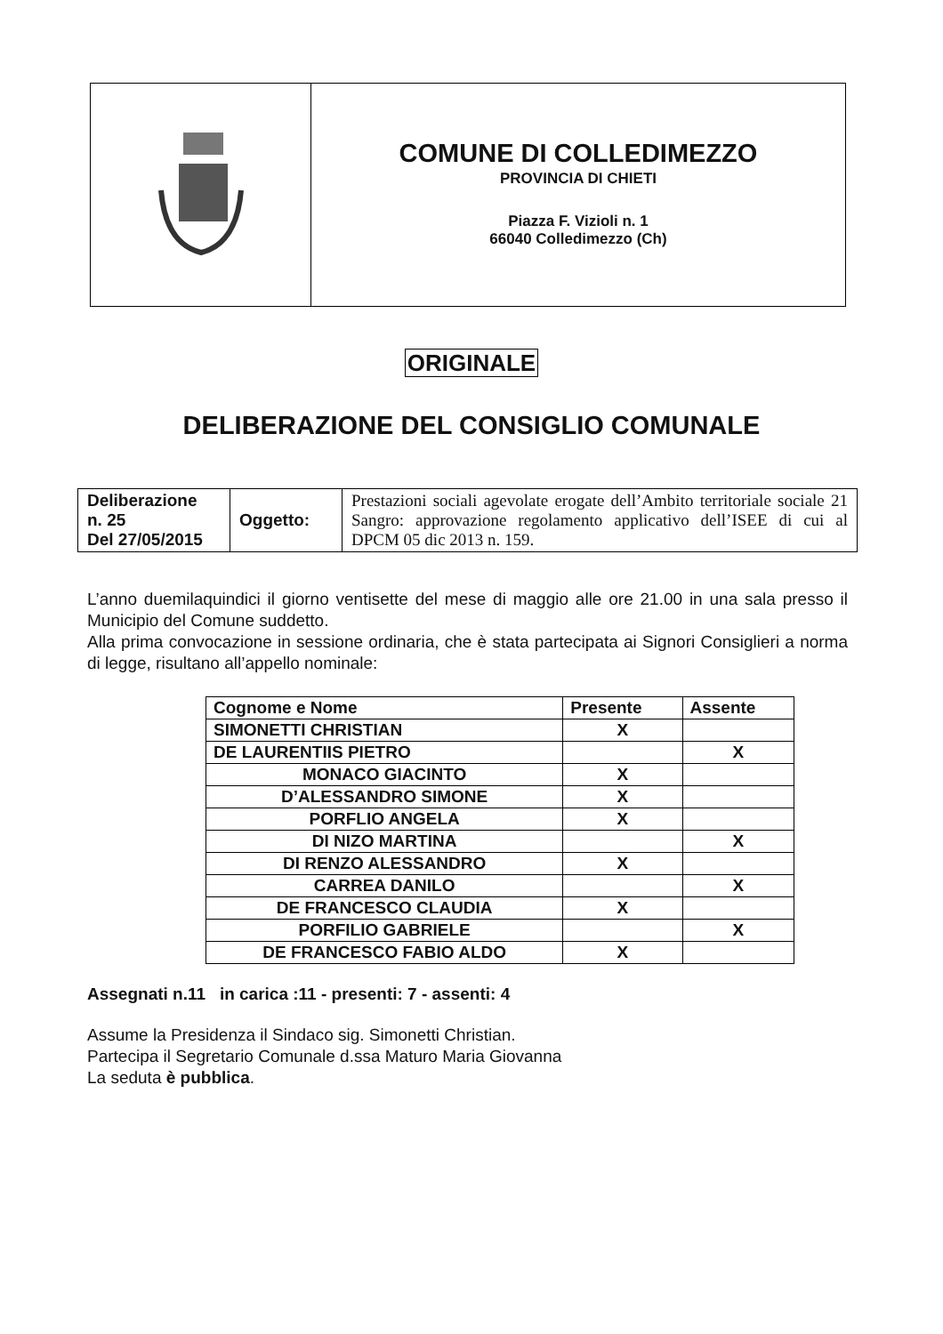COMUNE DI COLLEDIMEZZO
PROVINCIA DI CHIETI
Piazza F. Vizioli n. 1
66040 Colledimezzo (Ch)
ORIGINALE
DELIBERAZIONE DEL CONSIGLIO COMUNALE
| Deliberazione n. 25 Del 27/05/2015 | Oggetto: | Prestazioni sociali agevolate erogate dell’Ambito territoriale sociale 21 Sangro: approvazione regolamento applicativo dell’ISEE di cui al DPCM 05 dic 2013 n. 159. |
L’anno duemilaquindici il giorno ventisette del mese di maggio alle ore 21.00 in una sala presso il Municipio del Comune suddetto.
Alla prima convocazione in sessione ordinaria, che è stata partecipata ai Signori Consiglieri a norma di legge, risultano all’appello nominale:
| Cognome e Nome | Presente | Assente |
| --- | --- | --- |
| SIMONETTI CHRISTIAN | X | |
| DE LAURENTIIS PIETRO | | X |
| MONACO GIACINTO | X | |
| D’ALESSANDRO SIMONE | X | |
| PORFLIO ANGELA | X | |
| DI NIZO MARTINA | | X |
| DI RENZO ALESSANDRO | X | |
| CARREA DANILO | | X |
| DE FRANCESCO CLAUDIA | X | |
| PORFILIO GABRIELE | | X |
| DE FRANCESCO FABIO ALDO | X | |
Assegnati n.11 in carica :11 - presenti: 7 - assenti: 4
Assume la Presidenza il Sindaco sig. Simonetti Christian.
Partecipa il Segretario Comunale d.ssa Maturo Maria Giovanna
La seduta è pubblica.